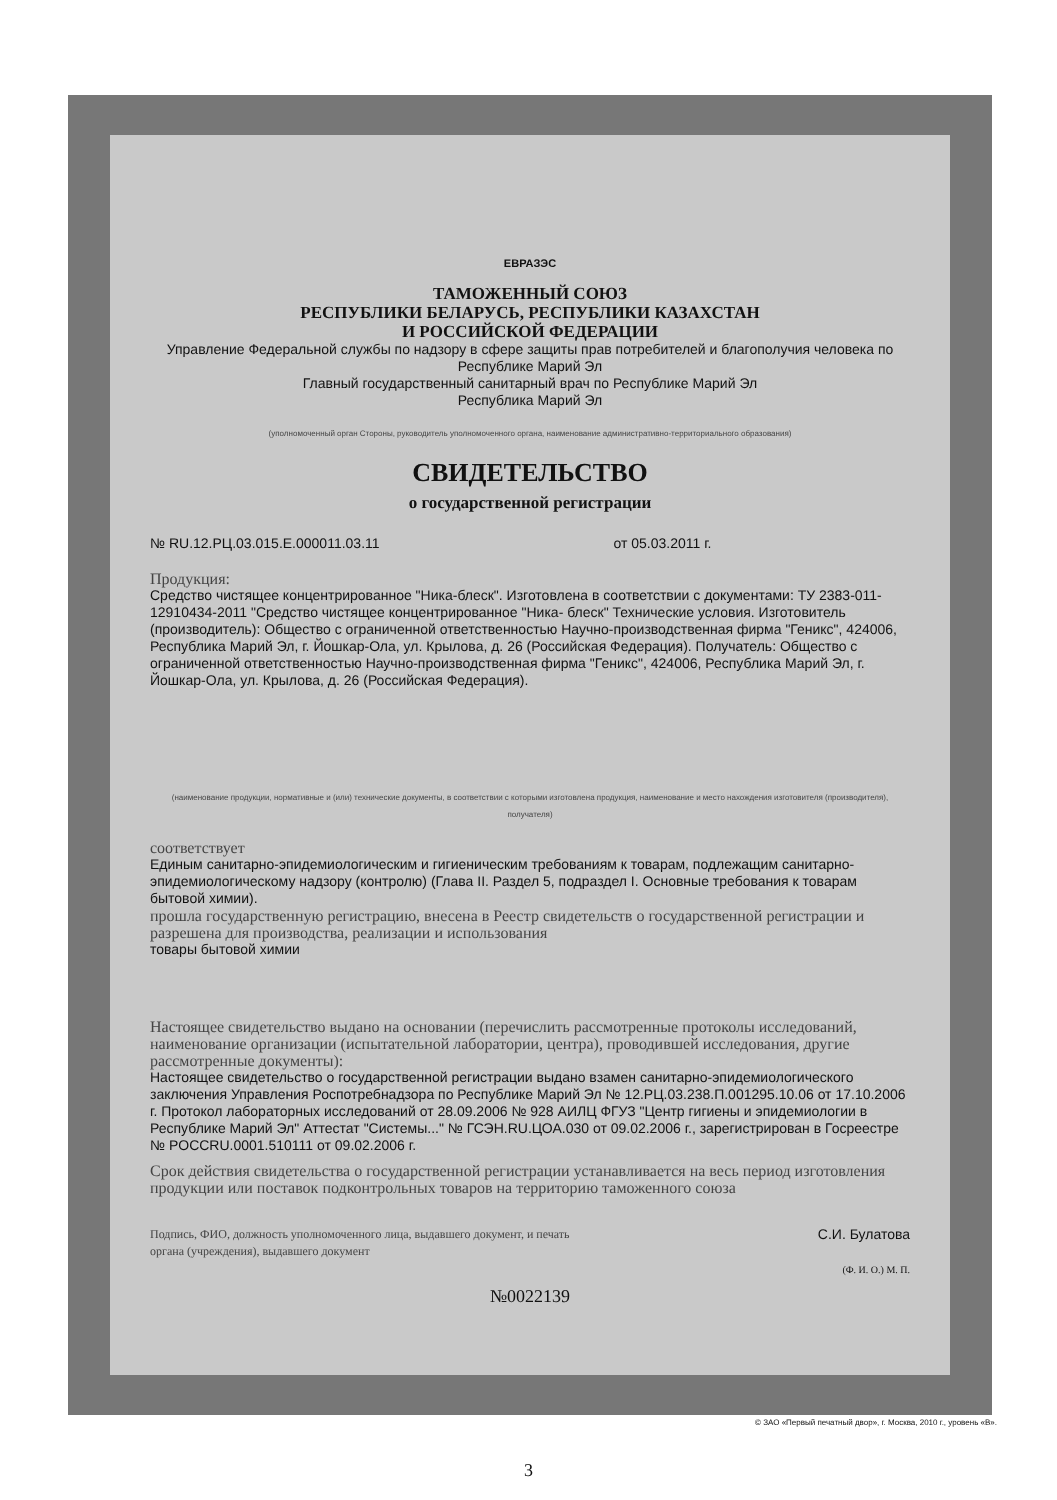ЕВРАЗЭС
ТАМОЖЕННЫЙ СОЮЗ
РЕСПУБЛИКИ БЕЛАРУСЬ, РЕСПУБЛИКИ КАЗАХСТАН
И РОССИЙСКОЙ ФЕДЕРАЦИИ
Управление Федеральной службы по надзору в сфере защиты прав потребителей и благополучия человека по Республике Марий Эл
Главный государственный санитарный врач по Республике Марий Эл
Республика Марий Эл
(уполномоченный орган Стороны, руководитель уполномоченного органа, наименование административно-территориального образования)
СВИДЕТЕЛЬСТВО
о государственной регистрации
№ RU.12.РЦ.03.015.Е.000011.03.11 от 05.03.2011 г.
Продукция:
Средство чистящее концентрированное "Ника-блеск". Изготовлена в соответствии с документами: ТУ 2383-011-12910434-2011 "Средство чистящее концентрированное "Ника- блеск" Технические условия. Изготовитель (производитель): Общество с ограниченной ответственностью Научно-производственная фирма "Геникс", 424006, Республика Марий Эл, г. Йошкар-Ола, ул. Крылова, д. 26 (Российская Федерация). Получатель: Общество с ограниченной ответственностью Научно-производственная фирма "Геникс", 424006, Республика Марий Эл, г. Йошкар-Ола, ул. Крылова, д. 26 (Российская Федерация).
(наименование продукции, нормативные и (или) технические документы, в соответствии с которыми изготовлена продукция, наименование и место нахождения изготовителя (производителя), получателя)
соответствует
Единым санитарно-эпидемиологическим и гигиеническим требованиям к товарам, подлежащим санитарно-эпидемиологическому надзору (контролю) (Глава II. Раздел 5, подраздел I. Основные требования к товарам бытовой химии).
прошла государственную регистрацию, внесена в Реестр свидетельств о государственной регистрации и разрешена для производства, реализации и использования
товары бытовой химии
Настоящее свидетельство выдано на основании (перечислить рассмотренные протоколы исследований, наименование организации (испытательной лаборатории, центра), проводившей исследования, другие рассмотренные документы):
Настоящее свидетельство о государственной регистрации выдано взамен санитарно-эпидемиологического заключения Управления Роспотребнадзора по Республике Марий Эл № 12.РЦ.03.238.П.001295.10.06 от 17.10.2006 г. Протокол лабораторных исследований от 28.09.2006 № 928 АИЛЦ ФГУЗ "Центр гигиены и эпидемиологии в Республике Марий Эл" Аттестат "Системы..." № ГСЭН.RU.ЦОА.030 от 09.02.2006 г., зарегистрирован в Госреестре № POCCRU.0001.510111 от 09.02.2006 г.
Срок действия свидетельства о государственной регистрации устанавливается на весь период изготовления продукции или поставок подконтрольных товаров на территорию таможенного союза
Подпись, ФИО, должность уполномоченного лица, выдавшего документ, и печать органа (учреждения), выдавшего документ
С.И. Булатова
(Ф. И. О.) М. П.
№0022139
© ЗАО «Первый печатный двор», г. Москва, 2010 г., уровень «В».
3